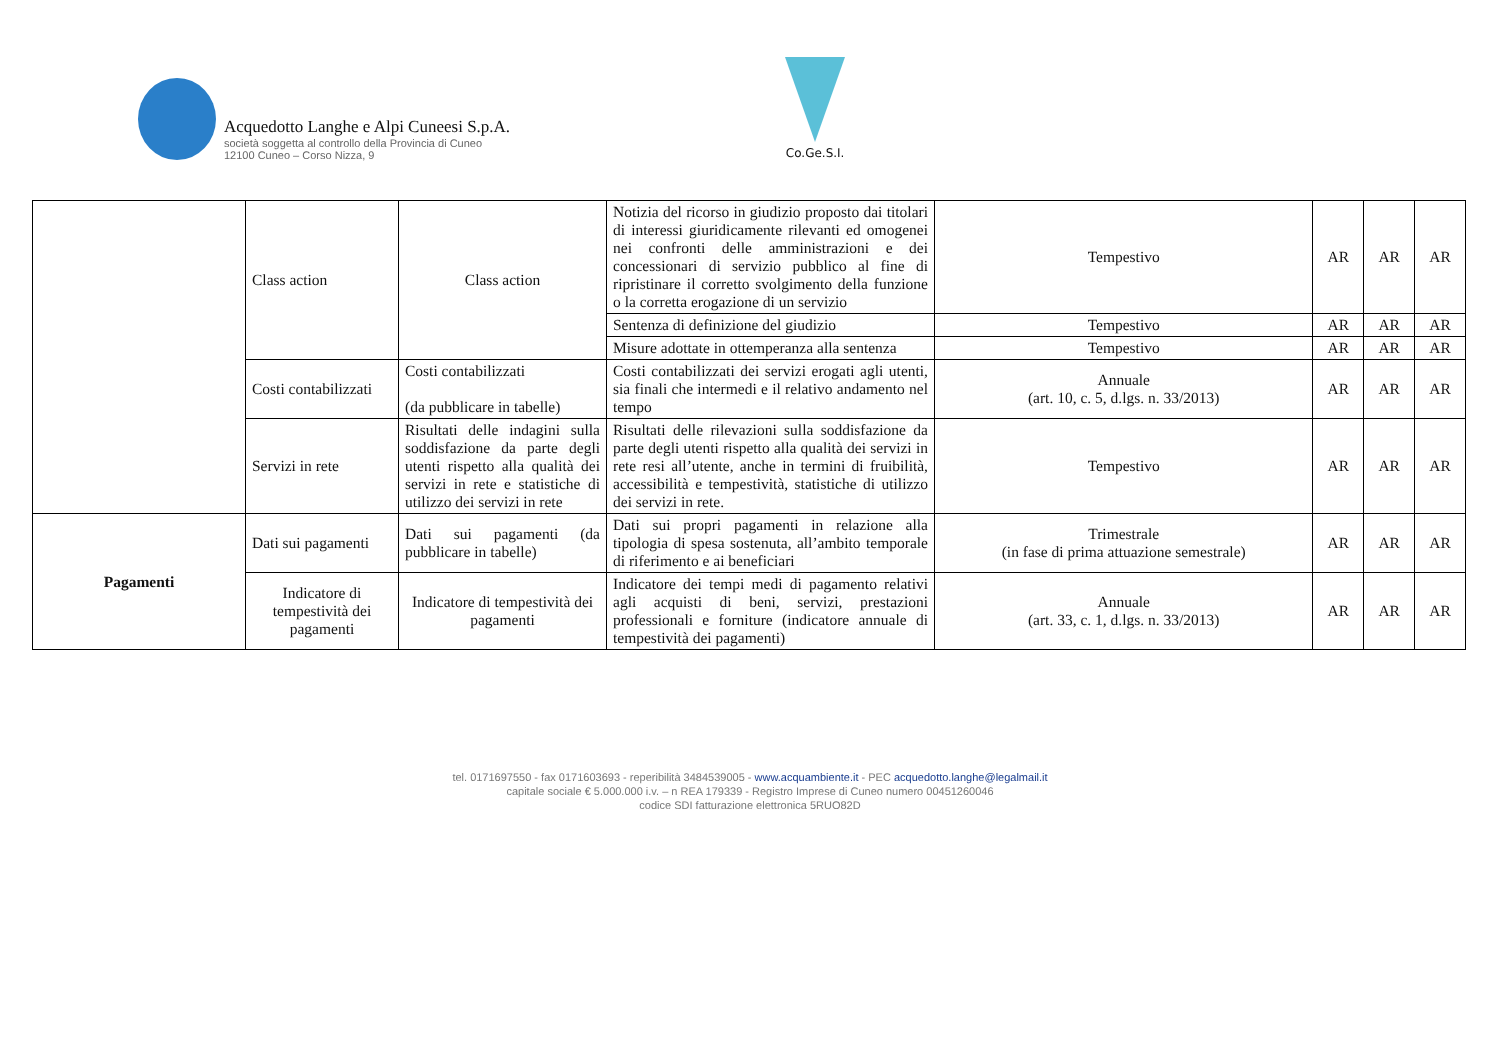Acquedotto Langhe e Alpi Cuneesi S.p.A.
società soggetta al controllo della Provincia di Cuneo
12100 Cuneo – Corso Nizza, 9
Co.Ge.S.I.
| | Class action | Class action | Notizia del ricorso in giudizio proposto dai titolari di interessi giuridicamente rilevanti ed omogenei nei confronti delle amministrazioni e dei concessionari di servizio pubblico al fine di ripristinare il corretto svolgimento della funzione o la corretta erogazione di un servizio | Tempestivo | AR | AR | AR |
| | | | Sentenza di definizione del giudizio | Tempestivo | AR | AR | AR |
| | | | Misure adottate in ottemperanza alla sentenza | Tempestivo | AR | AR | AR |
| | Costi contabilizzati | Costi contabilizzati (da pubblicare in tabelle) | Costi contabilizzati dei servizi erogati agli utenti, sia finali che intermedi e il relativo andamento nel tempo | Annuale (art. 10, c. 5, d.lgs. n. 33/2013) | AR | AR | AR |
| | Servizi in rete | Risultati delle indagini sulla soddisfazione da parte degli utenti rispetto alla qualità dei servizi in rete e statistiche di utilizzo dei servizi in rete | Risultati delle rilevazioni sulla soddisfazione da parte degli utenti rispetto alla qualità dei servizi in rete resi all’utente, anche in termini di fruibilità, accessibilità e tempestività, statistiche di utilizzo dei servizi in rete. | Tempestivo | AR | AR | AR |
| Pagamenti | Dati sui pagamenti | Dati sui pagamenti (da pubblicare in tabelle) | Dati sui propri pagamenti in relazione alla tipologia di spesa sostenuta, all’ambito temporale di riferimento e ai beneficiari | Trimestrale (in fase di prima attuazione semestrale) | AR | AR | AR |
| | Indicatore di tempestività dei pagamenti | Indicatore di tempestività dei pagamenti | Indicatore dei tempi medi di pagamento relativi agli acquisti di beni, servizi, prestazioni professionali e forniture (indicatore annuale di tempestività dei pagamenti) | Annuale (art. 33, c. 1, d.lgs. n. 33/2013) | AR | AR | AR |
tel. 0171697550 - fax 0171603693 - reperibilità 3484539005 - www.acquambiente.it - PEC acquedotto.langhe@legalmail.it
capitale sociale € 5.000.000 i.v. – n REA 179339 - Registro Imprese di Cuneo numero 00451260046
codice SDI fatturazione elettronica 5RUO82D